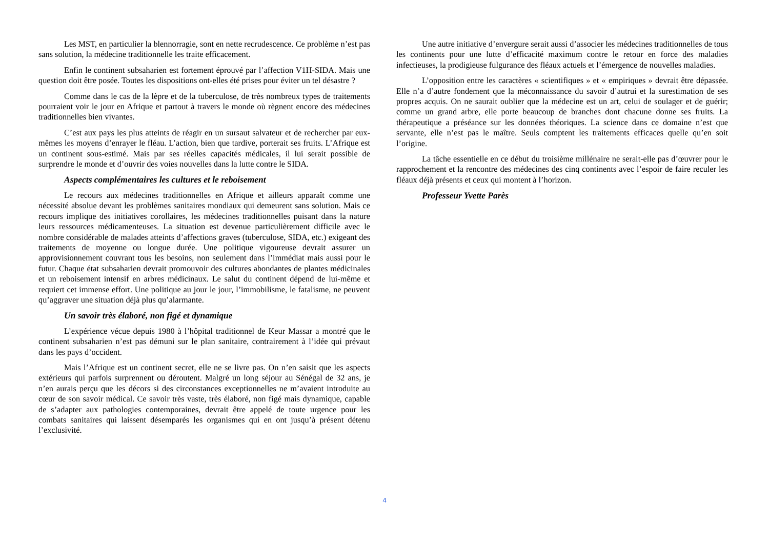Les MST, en particulier la blennorragie, sont en nette recrudescence. Ce problème n’est pas sans solution, la médecine traditionnelle les traite efficacement.
Enfin le continent subsaharien est fortement éprouvé par l’affection V1H-SIDA. Mais une question doit être posée. Toutes les dispositions ont-elles été prises pour éviter un tel désastre ?
Comme dans le cas de la lèpre et de la tuberculose, de très nombreux types de traitements pourraient voir le jour en Afrique et partout à travers le monde où règnent encore des médecines traditionnelles bien vivantes.
C’est aux pays les plus atteints de réagir en un sursaut salvateur et de rechercher par eux-mêmes les moyens d’enrayer le fléau. L’action, bien que tardive, porterait ses fruits. L’Afrique est un continent sous-estimé. Mais par ses réelles capacités médicales, il lui serait possible de surprendre le monde et d’ouvrir des voies nouvelles dans la lutte contre le SIDA.
Aspects complémentaires les cultures et le reboisement
Le recours aux médecines traditionnelles en Afrique et ailleurs apparaît comme une nécessité absolue devant les problèmes sanitaires mondiaux qui demeurent sans solution. Mais ce recours implique des initiatives corollaires, les médecines traditionnelles puisant dans la nature leurs ressources médicamenteuses. La situation est devenue particulièrement difficile avec le nombre considérable de malades atteints d’affections graves (tuberculose, SIDA, etc.) exigeant des traitements de moyenne ou longue durée. Une politique vigoureuse devrait assurer un approvisionnement couvrant tous les besoins, non seulement dans l’immédiat mais aussi pour le futur. Chaque état subsaharien devrait promouvoir des cultures abondantes de plantes médicinales et un reboisement intensif en arbres médicinaux. Le salut du continent dépend de lui-même et requiert cet immense effort. Une politique au jour le jour, l’immobilisme, le fatalisme, ne peuvent qu’aggraver une situation déjà plus qu’alarmante.
Un savoir très élaboré, non figé et dynamique
L’expérience vécue depuis 1980 à l’hôpital traditionnel de Keur Massar a montré que le continent subsaharien n’est pas démuni sur le plan sanitaire, contrairement à l’idée qui prévaut dans les pays d’occident.
Mais l’Afrique est un continent secret, elle ne se livre pas. On n’en saisit que les aspects extérieurs qui parfois surprennent ou déroutent. Malgré un long séjour au Sénégal de 32 ans, je n’en aurais perçu que les décors si des circonstances exceptionnelles ne m’avaient introduite au cœur de son savoir médical. Ce savoir très vaste, très élaboré, non figé mais dynamique, capable de s’adapter aux pathologies contemporaines, devrait être appelé de toute urgence pour les combats sanitaires qui laissent désemparés les organismes qui en ont jusqu’à présent détenu l’exclusivité.
Une autre initiative d’envergure serait aussi d’associer les médecines traditionnelles de tous les continents pour une lutte d’efficacité maximum contre le retour en force des maladies infectieuses, la prodigieuse fulgurance des fléaux actuels et l’émergence de nouvelles maladies.
L’opposition entre les caractères « scientifiques » et « empiriques » devrait être dépassée. Elle n’a d’autre fondement que la méconnaissance du savoir d’autrui et la surestimation de ses propres acquis. On ne saurait oublier que la médecine est un art, celui de soulager et de guérir; comme un grand arbre, elle porte beaucoup de branches dont chacune donne ses fruits. La thérapeutique a préséance sur les données théoriques. La science dans ce domaine n’est que servante, elle n’est pas le maître. Seuls comptent les traitements efficaces quelle qu’en soit l’origine.
La tâche essentielle en ce début du troisième millénaire ne serait-elle pas d’œuvrer pour le rapprochement et la rencontre des médecines des cinq continents avec l’espoir de faire reculer les fléaux déjà présents et ceux qui montent à l’horizon.
Professeur Yvette Parès
4